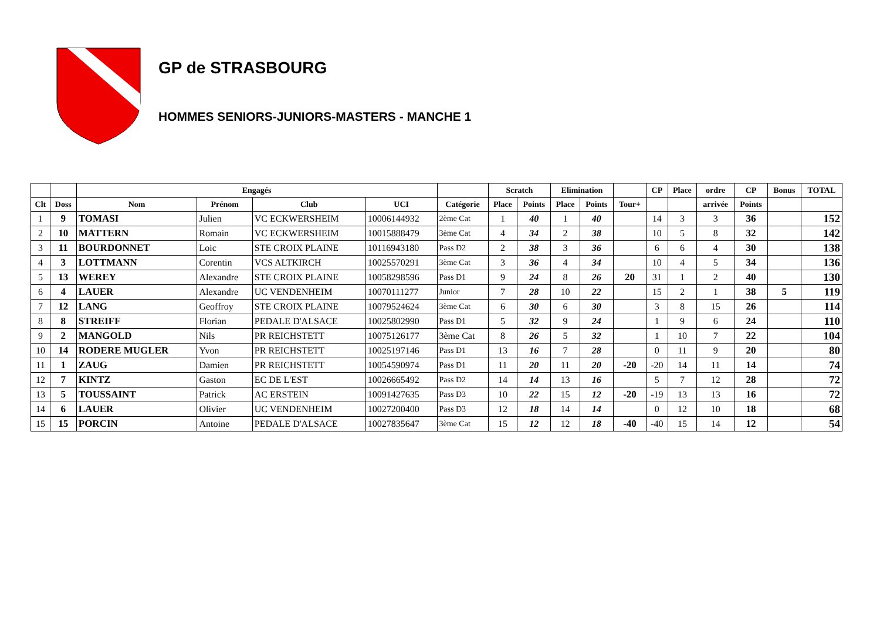GP de STRASBOURG
HOMMES SENIORS-JUNIORS-MASTERS - MANCHE 1
| | | Engagés | | | | | Scratch | | Elimination | | | CP | Place | ordre | CP | Bonus | TOTAL |
| --- | --- | --- | --- | --- | --- | --- | --- | --- | --- | --- | --- | --- | --- | --- | --- | --- | --- |
| Clt | Doss | Nom | Prénom | Club | UCI | Catégorie | Place | Points | Place | Points | Tour+ | | | arrivée | Points | | |
| 1 | 9 | TOMASI | Julien | VC ECKWERSHEIM | 10006144932 | 2ème Cat | 1 | 40 | 1 | 40 | | 14 | 3 | 3 | 36 | | 152 |
| 2 | 10 | MATTERN | Romain | VC ECKWERSHEIM | 10015888479 | 3ème Cat | 4 | 34 | 2 | 38 | | 10 | 5 | 8 | 32 | | 142 |
| 3 | 11 | BOURDONNET | Loic | STE CROIX PLAINE | 10116943180 | Pass D2 | 2 | 38 | 3 | 36 | | 6 | 6 | 4 | 30 | | 138 |
| 4 | 3 | LOTTMANN | Corentin | VCS ALTKIRCH | 10025570291 | 3ème Cat | 3 | 36 | 4 | 34 | | 10 | 4 | 5 | 34 | | 136 |
| 5 | 13 | WEREY | Alexandre | STE CROIX PLAINE | 10058298596 | Pass D1 | 9 | 24 | 8 | 26 | 20 | 31 | 1 | 2 | 40 | | 130 |
| 6 | 4 | LAUER | Alexandre | UC VENDENHEIM | 10070111277 | Junior | 7 | 28 | 10 | 22 | | 15 | 2 | 1 | 38 | 5 | 119 |
| 7 | 12 | LANG | Geoffroy | STE CROIX PLAINE | 10079524624 | 3ème Cat | 6 | 30 | 6 | 30 | | 3 | 8 | 15 | 26 | | 114 |
| 8 | 8 | STREIFF | Florian | PEDALE D'ALSACE | 10025802990 | Pass D1 | 5 | 32 | 9 | 24 | | 1 | 9 | 6 | 24 | | 110 |
| 9 | 2 | MANGOLD | Nils | PR REICHSTETT | 10075126177 | 3ème Cat | 8 | 26 | 5 | 32 | | 1 | 10 | 7 | 22 | | 104 |
| 10 | 14 | RODERE MUGLER | Yvon | PR REICHSTETT | 10025197146 | Pass D1 | 13 | 16 | 7 | 28 | | 0 | 11 | 9 | 20 | | 80 |
| 11 | 1 | ZAUG | Damien | PR REICHSTETT | 10054590974 | Pass D1 | 11 | 20 | 11 | 20 | -20 | -20 | 14 | 11 | 14 | | 74 |
| 12 | 7 | KINTZ | Gaston | EC DE L'EST | 10026665492 | Pass D2 | 14 | 14 | 13 | 16 | | 5 | 7 | 12 | 28 | | 72 |
| 13 | 5 | TOUSSAINT | Patrick | AC ERSTEIN | 10091427635 | Pass D3 | 10 | 22 | 15 | 12 | -20 | -19 | 13 | 13 | 16 | | 72 |
| 14 | 6 | LAUER | Olivier | UC VENDENHEIM | 10027200400 | Pass D3 | 12 | 18 | 14 | 14 | | 0 | 12 | 10 | 18 | | 68 |
| 15 | 15 | PORCIN | Antoine | PEDALE D'ALSACE | 10027835647 | 3ème Cat | 15 | 12 | 12 | 18 | -40 | -40 | 15 | 14 | 12 | | 54 |